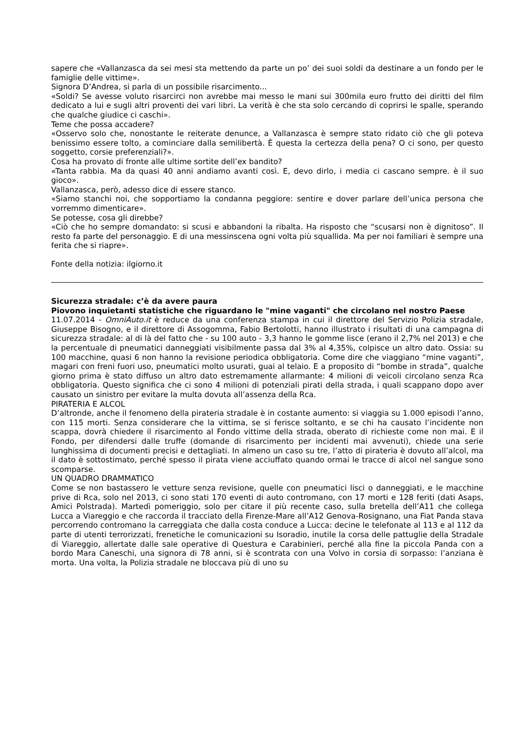sapere che «Vallanzasca da sei mesi sta mettendo da parte un po’ dei suoi soldi da destinare a un fondo per le famiglie delle vittime».
Signora D’Andrea, si parla di un possibile risarcimento...
«Soldi? Se avesse voluto risarcirci non avrebbe mai messo le mani sui 300mila euro frutto dei diritti del film dedicato a lui e sugli altri proventi dei vari libri. La verità è che sta solo cercando di coprirsi le spalle, sperando che qualche giudice ci caschi».
Teme che possa accadere?
«Osservo solo che, nonostante le reiterate denunce, a Vallanzasca è sempre stato ridato ciò che gli poteva benissimo essere tolto, a cominciare dalla semilibertà. È questa la certezza della pena? O ci sono, per questo soggetto, corsie preferenziali?».
Cosa ha provato di fronte alle ultime sortite dell’ex bandito?
«Tanta rabbia. Ma da quasi 40 anni andiamo avanti così. E, devo dirlo, i media ci cascano sempre. è il suo gioco».
Vallanzasca, però, adesso dice di essere stanco.
«Siamo stanchi noi, che sopportiamo la condanna peggiore: sentire e dover parlare dell’unica persona che vorremmo dimenticare».
Se potesse, cosa gli direbbe?
«Ciò che ho sempre domandato: si scusi e abbandoni la ribalta. Ha risposto che “scusarsi non è dignitoso”. Il resto fa parte del personaggio. E di una messinscena ogni volta più squallida. Ma per noi familiari è sempre una ferita che si riapre».
Fonte della notizia: ilgiorno.it
Sicurezza stradale: c’è da avere paura
Piovono inquietanti statistiche che riguardano le "mine vaganti" che circolano nel nostro Paese
11.07.2014 - OmniAuto.it è reduce da una conferenza stampa in cui il direttore del Servizio Polizia stradale, Giuseppe Bisogno, e il direttore di Assogomma, Fabio Bertolotti, hanno illustrato i risultati di una campagna di sicurezza stradale: al di là del fatto che - su 100 auto - 3,3 hanno le gomme lisce (erano il 2,7% nel 2013) e che la percentuale di pneumatici danneggiati visibilmente passa dal 3% al 4,35%, colpisce un altro dato. Ossia: su 100 macchine, quasi 6 non hanno la revisione periodica obbligatoria. Come dire che viaggiano “mine vaganti”, magari con freni fuori uso, pneumatici molto usurati, guai al telaio. E a proposito di “bombe in strada”, qualche giorno prima è stato diffuso un altro dato estremamente allarmante: 4 milioni di veicoli circolano senza Rca obbligatoria. Questo significa che ci sono 4 milioni di potenziali pirati della strada, i quali scappano dopo aver causato un sinistro per evitare la multa dovuta all’assenza della Rca.
PIRATERIA E ALCOL
D’altronde, anche il fenomeno della pirateria stradale è in costante aumento: si viaggia su 1.000 episodi l’anno, con 115 morti. Senza considerare che la vittima, se si ferisce soltanto, e se chi ha causato l’incidente non scappa, dovrà chiedere il risarcimento al Fondo vittime della strada, oberato di richieste come non mai. E il Fondo, per difendersi dalle truffe (domande di risarcimento per incidenti mai avvenuti), chiede una serie lunghissima di documenti precisi e dettagliati. In almeno un caso su tre, l’atto di pirateria è dovuto all’alcol, ma il dato è sottostimato, perché spesso il pirata viene acciuffato quando ormai le tracce di alcol nel sangue sono scomparse.
UN QUADRO DRAMMATICO
Come se non bastassero le vetture senza revisione, quelle con pneumatici lisci o danneggiati, e le macchine prive di Rca, solo nel 2013, ci sono stati 170 eventi di auto contromano, con 17 morti e 128 feriti (dati Asaps, Amici Polstrada). Martedì pomeriggio, solo per citare il più recente caso, sulla bretella dell’A11 che collega Lucca a Viareggio e che raccorda il tracciato della Firenze-Mare all’A12 Genova-Rosignano, una Fiat Panda stava percorrendo contromano la carreggiata che dalla costa conduce a Lucca: decine le telefonate al 113 e al 112 da parte di utenti terrorizzati, frenetiche le comunicazioni su Isoradio, inutile la corsa delle pattuglie della Stradale di Viareggio, allertate dalle sale operative di Questura e Carabinieri, perché alla fine la piccola Panda con a bordo Mara Caneschi, una signora di 78 anni, si è scontrata con una Volvo in corsia di sorpasso: l’anziana è morta. Una volta, la Polizia stradale ne bloccava più di uno su